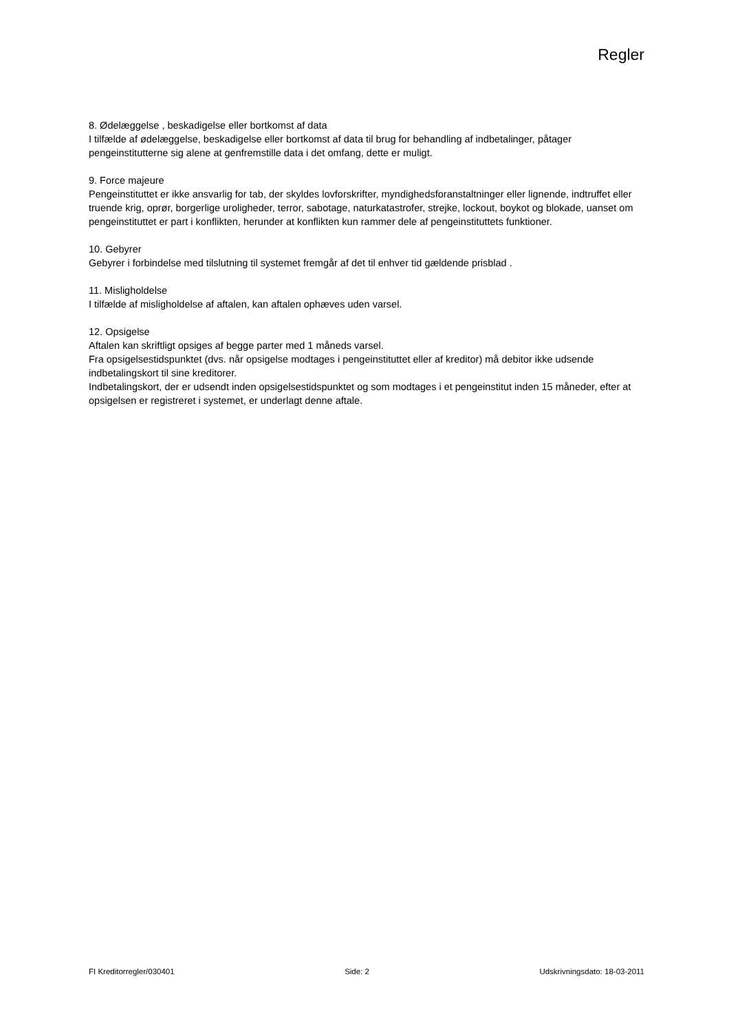Regler
8. Ødelæggelse , beskadigelse eller bortkomst af data
I tilfælde af ødelæggelse, beskadigelse eller bortkomst af data til brug for behandling af indbetalinger, påtager pengeinstitutterne sig alene at genfremstille data i det omfang, dette er muligt.
9. Force majeure
Pengeinstituttet er ikke ansvarlig for tab, der skyldes lovforskrifter, myndighedsforanstaltninger eller lignende, indtruffet eller truende krig, oprør, borgerlige uroligheder, terror, sabotage, naturkatastrofer, strejke, lockout, boykot og blokade, uanset om pengeinstituttet er part i konflikten, herunder at konflikten kun rammer dele af pengeinstituttets funktioner.
10. Gebyrer
Gebyrer i forbindelse med tilslutning til systemet fremgår af det til enhver tid gældende prisblad .
11. Misligholdelse
I tilfælde af misligholdelse af aftalen, kan aftalen ophæves uden varsel.
12. Opsigelse
Aftalen kan skriftligt opsiges af begge parter med 1 måneds varsel.
Fra opsigelsestidspunktet (dvs. når opsigelse modtages i pengeinstituttet eller af kreditor) må debitor ikke udsende indbetalingskort til sine kreditorer.
Indbetalingskort, der er udsendt inden opsigelsestidspunktet og som modtages i et pengeinstitut inden 15 måneder, efter at opsigelsen er registreret i systemet, er underlagt denne aftale.
FI Kreditorregler/030401 Side: 2 Udskrivningsdato: 18-03-2011